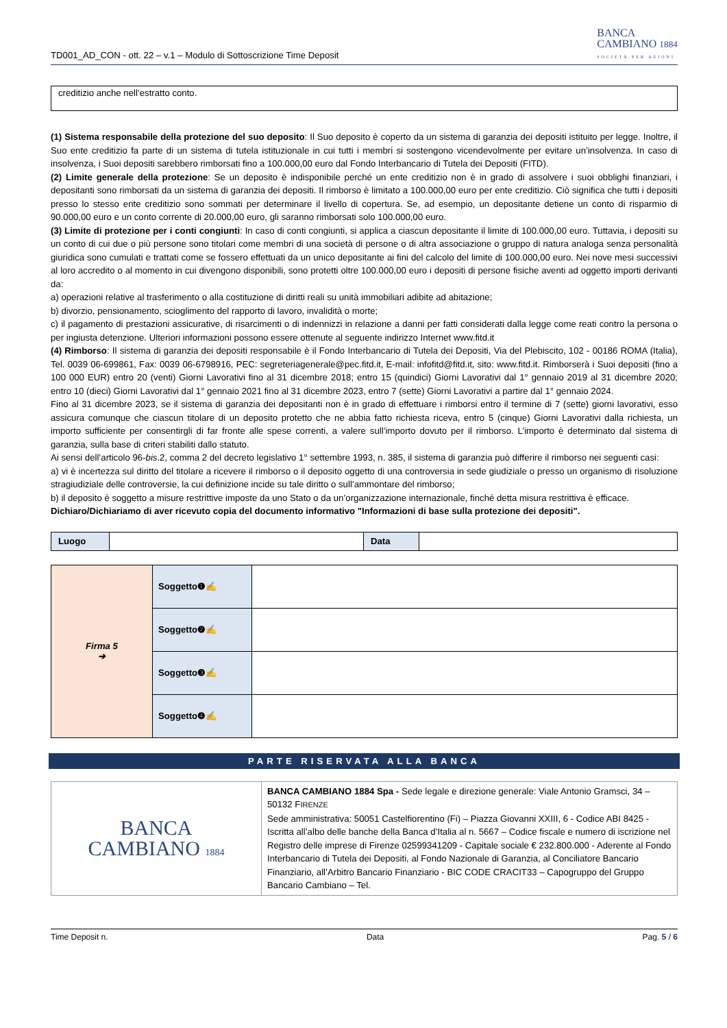TD001_AD_CON - ott. 22 – v.1 – Modulo di Sottoscrizione Time Deposit
BANCA
CAMBIANO 1884
SOCIETÀ PER AZIONI
creditizio anche nell’estratto conto.
(1) Sistema responsabile della protezione del suo deposito: Il Suo deposito è coperto da un sistema di garanzia dei depositi istituito per legge. Inoltre, il Suo ente creditizio fa parte di un sistema di tutela istituzionale in cui tutti i membri si sostengono vicendevolmente per evitare un’insolvenza. In caso di insolvenza, i Suoi depositi sarebbero rimborsati fino a 100.000,00 euro dal Fondo Interbancario di Tutela dei Depositi (FITD).
(2) Limite generale della protezione: Se un deposito è indisponibile perché un ente creditizio non è in grado di assolvere i suoi obblighi finanziari, i depositanti sono rimborsati da un sistema di garanzia dei depositi. Il rimborso è limitato a 100.000,00 euro per ente creditizio. Ciò significa che tutti i depositi presso lo stesso ente creditizio sono sommati per determinare il livello di copertura. Se, ad esempio, un depositante detiene un conto di risparmio di 90.000,00 euro e un conto corrente di 20.000,00 euro, gli saranno rimborsati solo 100.000,00 euro.
(3) Limite di protezione per i conti congiunti: In caso di conti congiunti, si applica a ciascun depositante il limite di 100.000,00 euro. Tuttavia, i depositi su un conto di cui due o più persone sono titolari come membri di una società di persone o di altra associazione o gruppo di natura analoga senza personalità giuridica sono cumulati e trattati come se fossero effettuati da un unico depositante ai fini del calcolo del limite di 100.000,00 euro. Nei nove mesi successivi al loro accredito o al momento in cui divengono disponibili, sono protetti oltre 100.000,00 euro i depositi di persone fisiche aventi ad oggetto importi derivanti da:
a) operazioni relative al trasferimento o alla costituzione di diritti reali su unità immobiliari adibite ad abitazione;
b) divorzio, pensionamento, scioglimento del rapporto di lavoro, invalidità o morte;
c) il pagamento di prestazioni assicurative, di risarcimenti o di indennizzi in relazione a danni per fatti considerati dalla legge come reati contro la persona o per ingiusta detenzione. Ulteriori informazioni possono essere ottenute al seguente indirizzo Internet www.fitd.it
(4) Rimborso: Il sistema di garanzia dei depositi responsabile è il Fondo Interbancario di Tutela dei Depositi, Via del Plebiscito, 102 - 00186 ROMA (Italia), Tel. 0039 06-699861, Fax: 0039 06-6798916, PEC: segreteriagenerale@pec.fitd.it, E-mail: infofitd@fitd.it, sito: www.fitd.it. Rimborserà i Suoi depositi (fino a 100 000 EUR) entro 20 (venti) Giorni Lavorativi fino al 31 dicembre 2018; entro 15 (quindici) Giorni Lavorativi dal 1° gennaio 2019 al 31 dicembre 2020; entro 10 (dieci) Giorni Lavorativi dal 1° gennaio 2021 fino al 31 dicembre 2023, entro 7 (sette) Giorni Lavorativi a partire dal 1° gennaio 2024.
Fino al 31 dicembre 2023, se il sistema di garanzia dei depositanti non è in grado di effettuare i rimborsi entro il termine di 7 (sette) giorni lavorativi, esso assicura comunque che ciascun titolare di un deposito protetto che ne abbia fatto richiesta riceva, entro 5 (cinque) Giorni Lavorativi dalla richiesta, un importo sufficiente per consentirgli di far fronte alle spese correnti, a valere sull’importo dovuto per il rimborso. L’importo è determinato dal sistema di garanzia, sulla base di criteri stabiliti dallo statuto.
Ai sensi dell’articolo 96-bis.2, comma 2 del decreto legislativo 1° settembre 1993, n. 385, il sistema di garanzia può differire il rimborso nei seguenti casi:
a) vi è incertezza sul diritto del titolare a ricevere il rimborso o il deposito oggetto di una controversia in sede giudiziale o presso un organismo di risoluzione stragiudiziale delle controversie, la cui definizione incide su tale diritto o sull’ammontare del rimborso;
b) il deposito è soggetto a misure restrittive imposte da uno Stato o da un’organizzazione internazionale, finché detta misura restrittiva è efficace.
Dichiaro/Dichiariamo di aver ricevuto copia del documento informativo "Informazioni di base sulla protezione dei depositi".
| Luogo | | Data | |
| Firma 5 ➔ | Soggetto❶✍ | |
| | Soggetto❷✍ | |
| | Soggetto❸✍ | |
| | Soggetto❹✍ | |
PARTE RISERVATA ALLA BANCA
| BANCA CAMBIANO 1884 | BANCA CAMBIANO 1884 Spa - Sede legale e direzione generale: Viale Antonio Gramsci, 34 – 50132 F IRENZE Sede amministrativa: 50051 Castelfiorentino (Fi) – Piazza Giovanni XXIII, 6 - Codice ABI 8425 - Iscritta all’albo delle banche della Banca d’Italia al n. 5667 – Codice fiscale e numero di iscrizione nel Registro delle imprese di Firenze 02599341209 - Capitale sociale € 232.800.000 - Aderente al Fondo Interbancario di Tutela dei Depositi, al Fondo Nazionale di Garanzia, al Conciliatore Bancario Finanziario, all’Arbitro Bancario Finanziario - BIC CODE CRACIT33 – Capogruppo del Gruppo Bancario Cambiano – Tel. |
Time Deposit n. Data Pag. 5 / 6